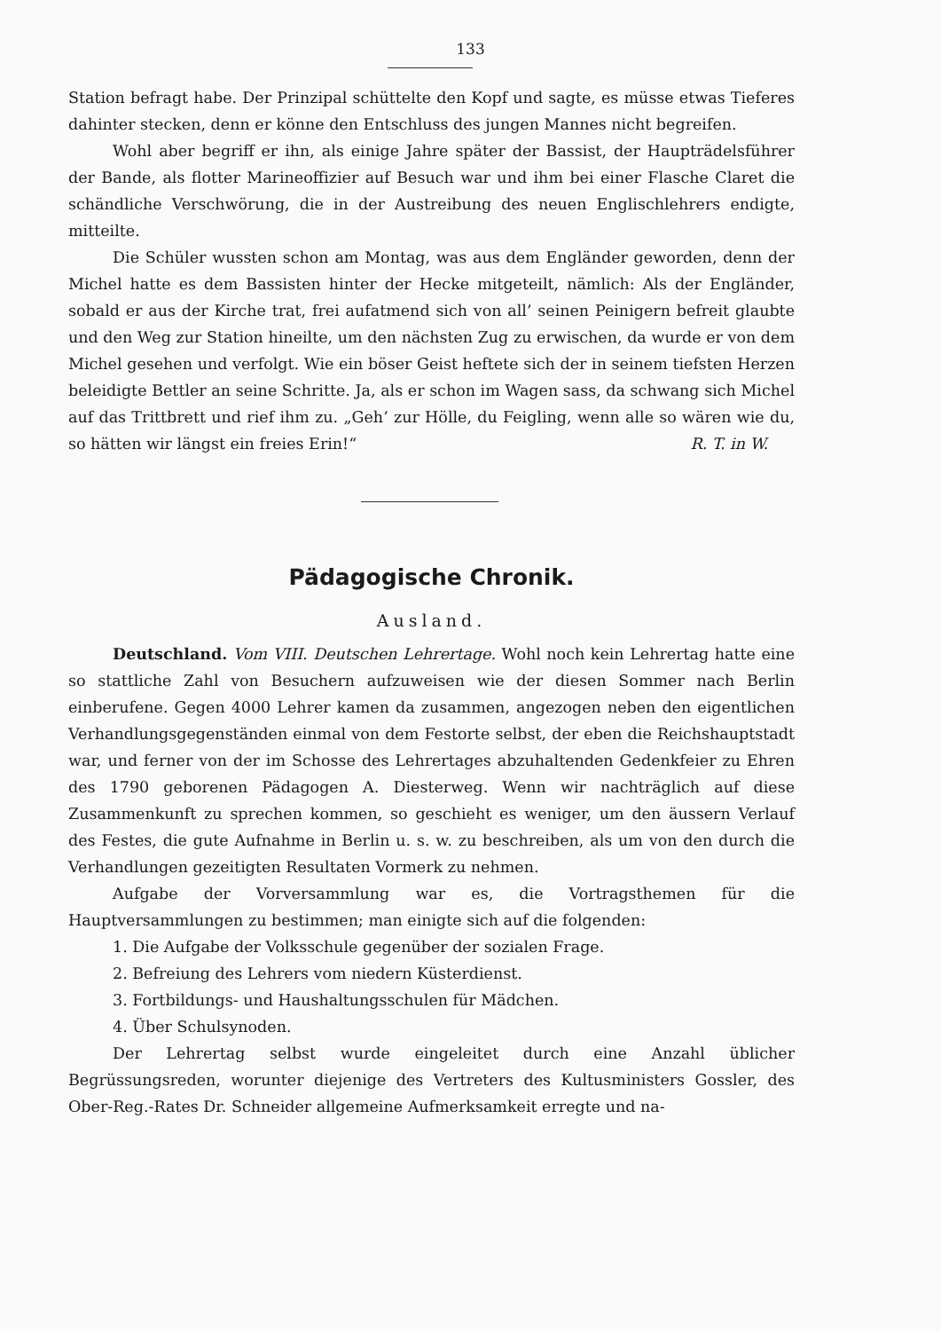133
Station befragt habe. Der Prinzipal schüttelte den Kopf und sagte, es müsse etwas Tieferes dahinter stecken, denn er könne den Entschluss des jungen Mannes nicht begreifen.
Wohl aber begriff er ihn, als einige Jahre später der Bassist, der Haupträdelsführer der Bande, als flotter Marineoffizier auf Besuch war und ihm bei einer Flasche Claret die schändliche Verschwörung, die in der Austreibung des neuen Englischlehrers endigte, mitteilte.
Die Schüler wussten schon am Montag, was aus dem Engländer geworden, denn der Michel hatte es dem Bassisten hinter der Hecke mitgeteilt, nämlich: Als der Engländer, sobald er aus der Kirche trat, frei aufatmend sich von all’ seinen Peinigern befreit glaubte und den Weg zur Station hineilte, um den nächsten Zug zu erwischen, da wurde er von dem Michel gesehen und verfolgt. Wie ein böser Geist heftete sich der in seinem tiefsten Herzen beleidigte Bettler an seine Schritte. Ja, als er schon im Wagen sass, da schwang sich Michel auf das Trittbrett und rief ihm zu. „Geh’ zur Hölle, du Feigling, wenn alle so wären wie du, so hätten wir längst ein freies Erin!“ R. T. in W.
Pädagogische Chronik.
Ausland.
Deutschland. Vom VIII. Deutschen Lehrertage. Wohl noch kein Lehrertag hatte eine so stattliche Zahl von Besuchern aufzuweisen wie der diesen Sommer nach Berlin einberufene. Gegen 4000 Lehrer kamen da zusammen, angezogen neben den eigentlichen Verhandlungsgegenständen einmal von dem Festorte selbst, der eben die Reichshauptstadt war, und ferner von der im Schosse des Lehrertages abzuhaltenden Gedenkfeier zu Ehren des 1790 geborenen Pädagogen A. Diesterweg. Wenn wir nachträglich auf diese Zusammenkunft zu sprechen kommen, so geschieht es weniger, um den äussern Verlauf des Festes, die gute Aufnahme in Berlin u. s. w. zu beschreiben, als um von den durch die Verhandlungen gezeitigten Resultaten Vormerk zu nehmen.
Aufgabe der Vorversammlung war es, die Vortragsthemen für die Hauptversammlungen zu bestimmen; man einigte sich auf die folgenden:
1. Die Aufgabe der Volksschule gegenüber der sozialen Frage.
2. Befreiung des Lehrers vom niedern Küsterdienst.
3. Fortbildungs- und Haushaltungsschulen für Mädchen.
4. Über Schulsynoden.
Der Lehrertag selbst wurde eingeleitet durch eine Anzahl üblicher Begrüssungsreden, worunter diejenige des Vertreters des Kultusministers Gossler, des Ober-Reg.-Rates Dr. Schneider allgemeine Aufmerksamkeit erregte und na-